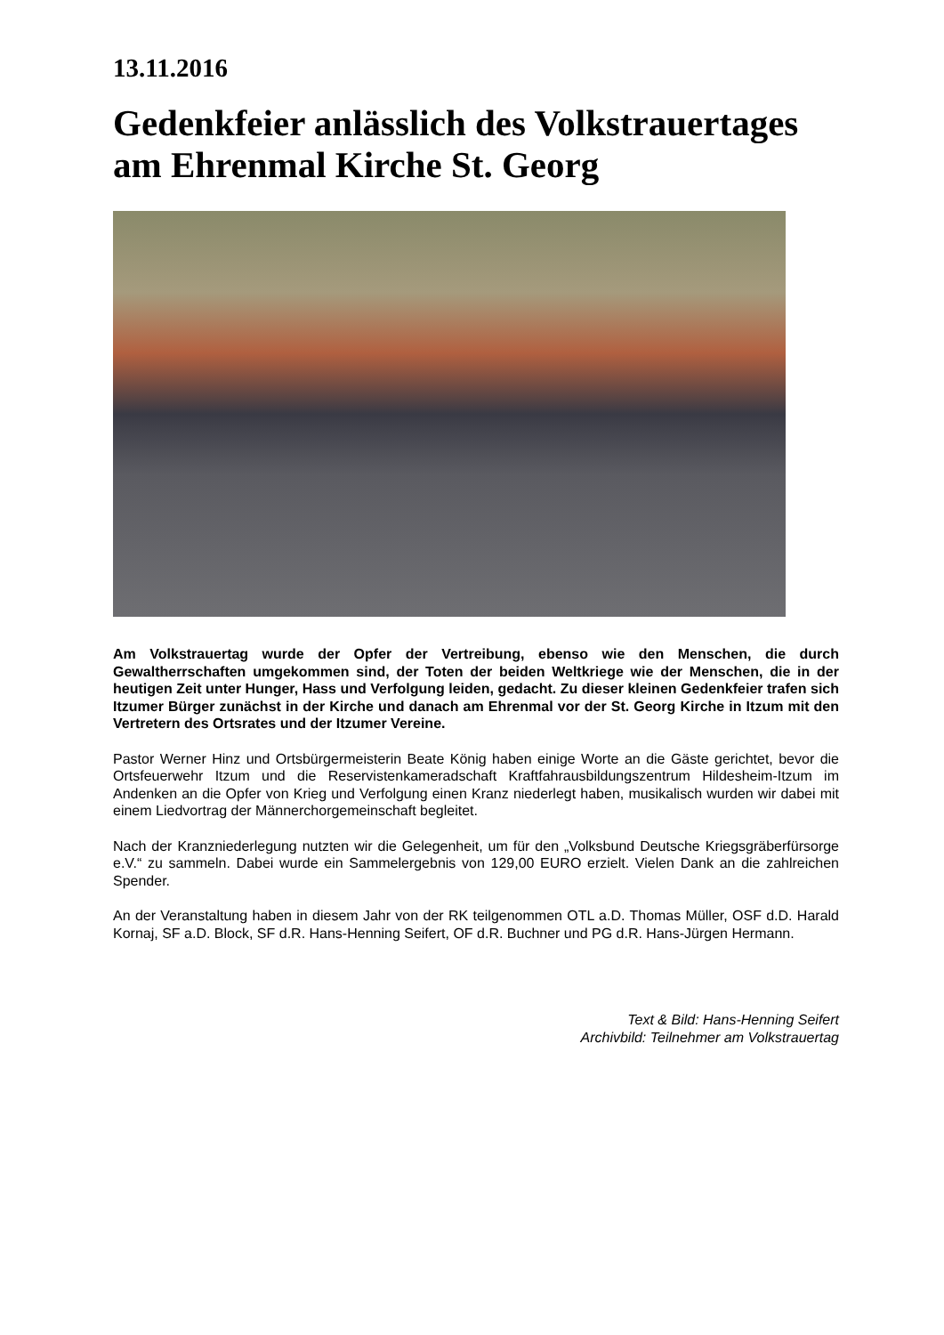13.11.2016
Gedenkfeier anlässlich des Volkstrauertages am Ehrenmal Kirche St. Georg
Am Volkstrauertag wurde der Opfer der Vertreibung, ebenso wie den Menschen, die durch Gewaltherrschaften umgekommen sind, der Toten der beiden Weltkriege wie der Menschen, die in der heutigen Zeit unter Hunger, Hass und Verfolgung leiden, gedacht. Zu dieser kleinen Gedenkfeier trafen sich Itzumer Bürger zunächst in der Kirche und danach am Ehrenmal vor der St. Georg Kirche in Itzum mit den Vertretern des Ortsrates und der Itzumer Vereine.
Pastor Werner Hinz und Ortsbürgermeisterin Beate König haben einige Worte an die Gäste gerichtet, bevor die Ortsfeuerwehr Itzum und die Reservistenkameradschaft Kraftfahrausbildungszentrum Hildesheim-Itzum im Andenken an die Opfer von Krieg und Verfolgung einen Kranz niederlegt haben, musikalisch wurden wir dabei mit einem Liedvortrag der Männerchorgemeinschaft begleitet.
Nach der Kranzniederlegung nutzten wir die Gelegenheit, um für den „Volksbund Deutsche Kriegsgräberfürsorge e.V.“ zu sammeln. Dabei wurde ein Sammelergebnis von 129,00 EURO erzielt. Vielen Dank an die zahlreichen Spender.
An der Veranstaltung haben in diesem Jahr von der RK teilgenommen OTL a.D. Thomas Müller, OSF d.D. Harald Kornaj, SF a.D. Block, SF d.R. Hans-Henning Seifert, OF d.R. Buchner und PG d.R. Hans-Jürgen Hermann.
Text & Bild: Hans-Henning Seifert
Archivbild: Teilnehmer am Volkstrauertag